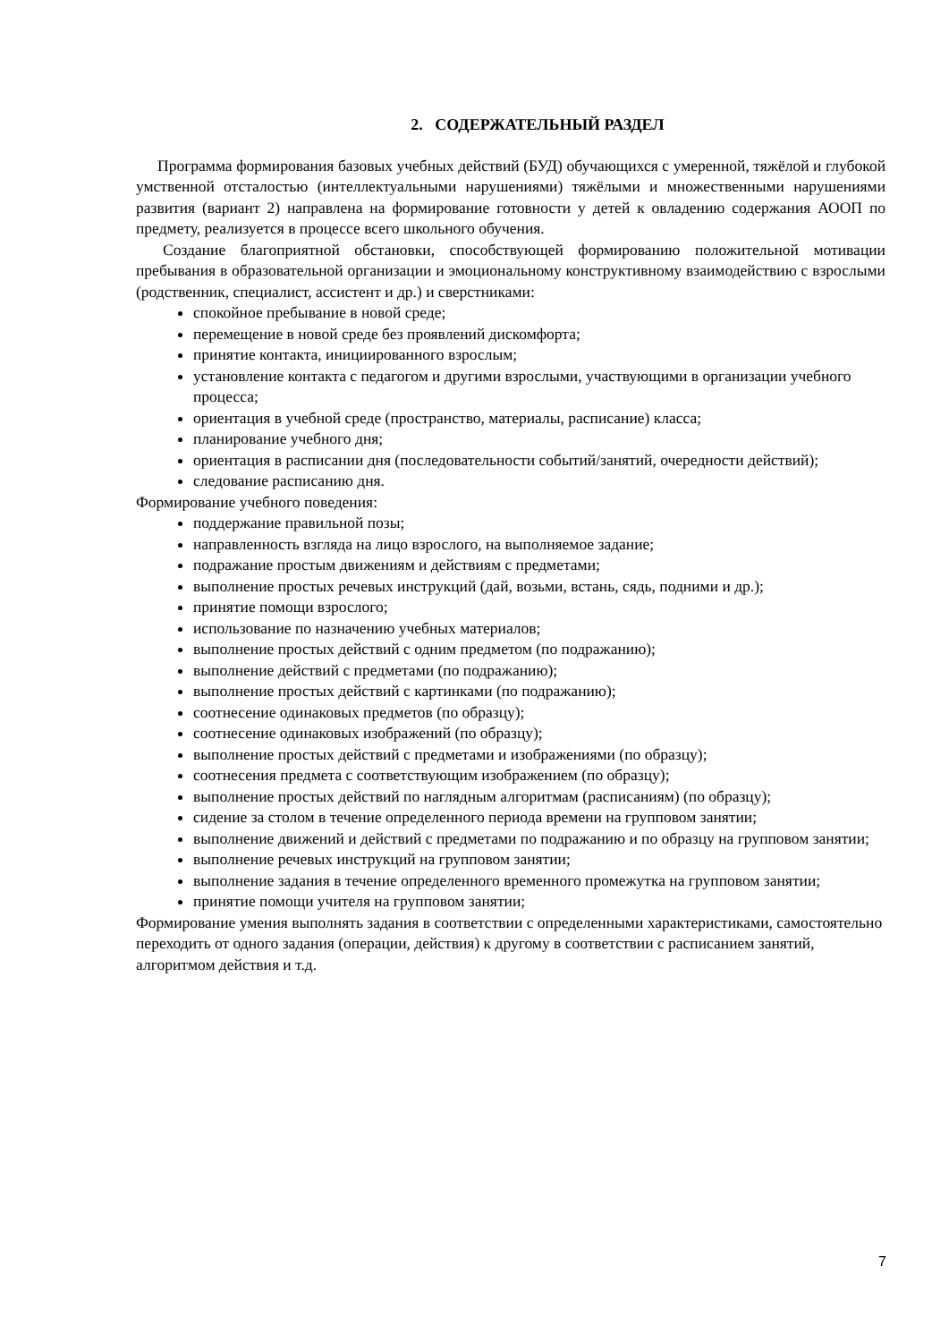2. СОДЕРЖАТЕЛЬНЫЙ РАЗДЕЛ
Программа формирования базовых учебных действий (БУД) обучающихся с умеренной, тяжёлой и глубокой умственной отсталостью (интеллектуальными нарушениями) тяжёлыми и множественными нарушениями развития (вариант 2) направлена на формирование готовности у детей к овладению содержания АООП по предмету, реализуется в процессе всего школьного обучения.
Создание благоприятной обстановки, способствующей формированию положительной мотивации пребывания в образовательной организации и эмоциональному конструктивному взаимодействию с взрослыми (родственник, специалист, ассистент и др.) и сверстниками:
спокойное пребывание в новой среде;
перемещение в новой среде без проявлений дискомфорта;
принятие контакта, инициированного взрослым;
установление контакта с педагогом и другими взрослыми, участвующими в организации учебного процесса;
ориентация в учебной среде (пространство, материалы, расписание) класса;
планирование учебного дня;
ориентация в расписании дня (последовательности событий/занятий, очередности действий);
следование расписанию дня.
Формирование учебного поведения:
поддержание правильной позы;
направленность взгляда на лицо взрослого, на выполняемое задание;
подражание простым движениям и действиям с предметами;
выполнение простых речевых инструкций (дай, возьми, встань, сядь, подними и др.);
принятие помощи взрослого;
использование по назначению учебных материалов;
выполнение простых действий с одним предметом (по подражанию);
выполнение действий с предметами (по подражанию);
выполнение простых действий с картинками (по подражанию);
соотнесение одинаковых предметов (по образцу);
соотнесение одинаковых изображений (по образцу);
выполнение простых действий с предметами и изображениями (по образцу);
соотнесения предмета с соответствующим изображением (по образцу);
выполнение простых действий по наглядным алгоритмам (расписаниям) (по образцу);
сидение за столом в течение определенного периода времени на групповом занятии;
выполнение движений и действий с предметами по подражанию и по образцу на групповом занятии;
выполнение речевых инструкций на групповом занятии;
выполнение задания в течение определенного временного промежутка на групповом занятии;
принятие помощи учителя на групповом занятии;
Формирование умения выполнять задания в соответствии с определенными характеристиками, самостоятельно переходить от одного задания (операции, действия) к другому в соответствии с расписанием занятий, алгоритмом действия и т.д.
7